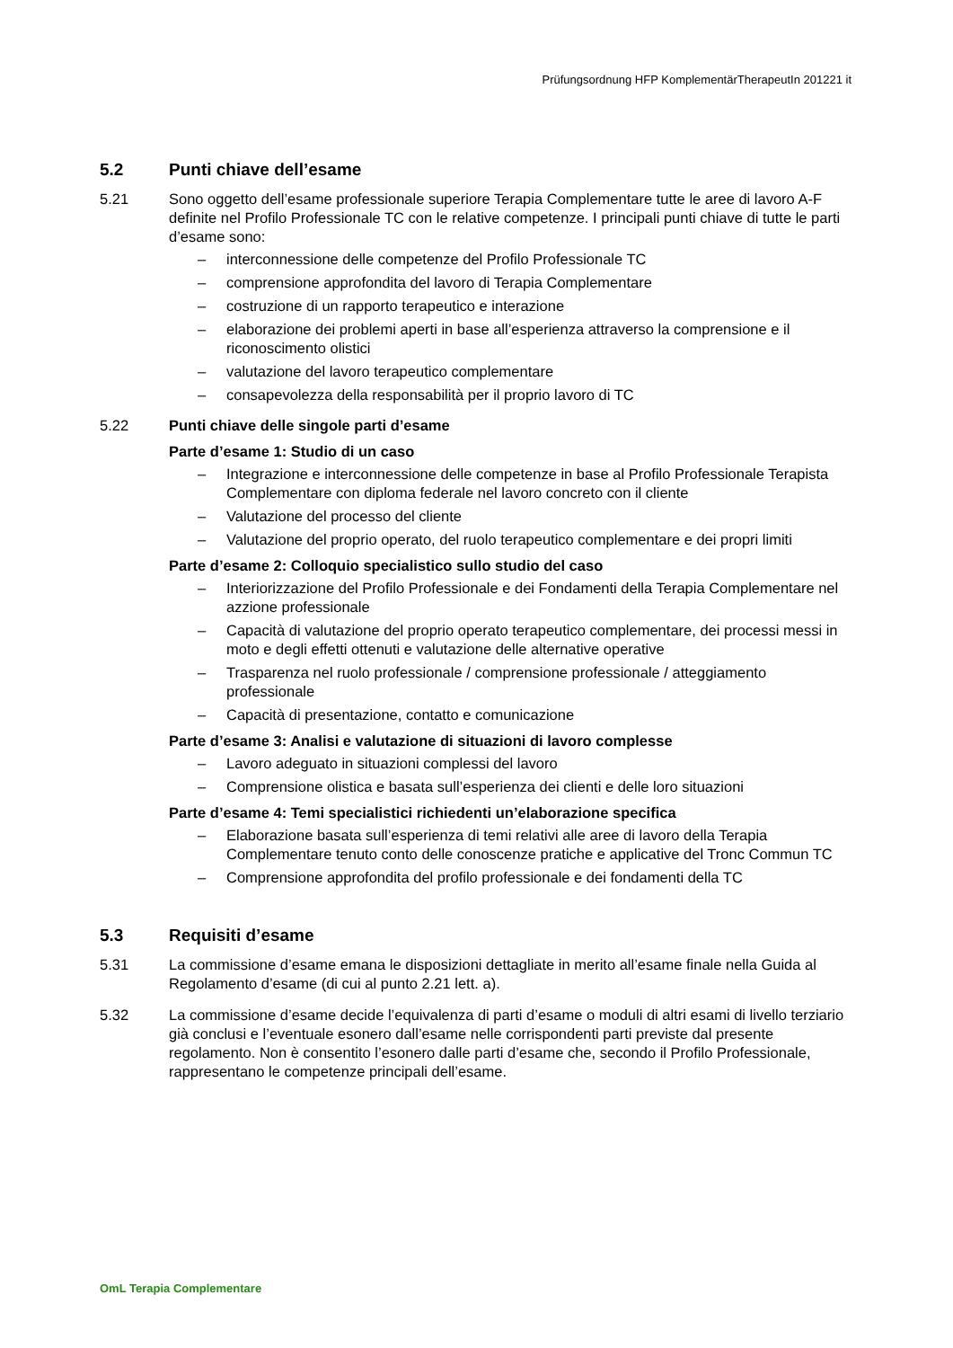Prüfungsordnung HFP KomplementärTherapeutIn 201221 it
5.2 Punti chiave dell’esame
5.21 Sono oggetto dell’esame professionale superiore Terapia Complementare tutte le aree di lavoro A-F definite nel Profilo Professionale TC con le relative competenze. I principali punti chiave di tutte le parti d’esame sono:
– interconnessione delle competenze del Profilo Professionale TC
– comprensione approfondita del lavoro di Terapia Complementare
– costruzione di un rapporto terapeutico e interazione
– elaborazione dei problemi aperti in base all’esperienza attraverso la comprensione e il riconoscimento olistici
– valutazione del lavoro terapeutico complementare
– consapevolezza della responsabilità per il proprio lavoro di TC
5.22 Punti chiave delle singole parti d’esame
Parte d’esame 1: Studio di un caso
– Integrazione e interconnessione delle competenze in base al Profilo Professionale Terapista Complementare con diploma federale nel lavoro concreto con il cliente
– Valutazione del processo del cliente
– Valutazione del proprio operato, del ruolo terapeutico complementare e dei propri limiti
Parte d’esame 2: Colloquio specialistico sullo studio del caso
– Interiorizzazione del Profilo Professionale e dei Fondamenti della Terapia Complementare nel azzione professionale
– Capacità di valutazione del proprio operato terapeutico complementare, dei processi messi in moto e degli effetti ottenuti e valutazione delle alternative operative
– Trasparenza nel ruolo professionale / comprensione professionale / atteggiamento professionale
– Capacità di presentazione, contatto e comunicazione
Parte d’esame 3: Analisi e valutazione di situazioni di lavoro complesse
– Lavoro adeguato in situazioni complessi del lavoro
– Comprensione olistica e basata sull’esperienza dei clienti e delle loro situazioni
Parte d’esame 4: Temi specialistici richiedenti un’elaborazione specifica
– Elaborazione basata sull’esperienza di temi relativi alle aree di lavoro della Terapia Complementare tenuto conto delle conoscenze pratiche e applicative del Tronc Commun TC
– Comprensione approfondita del profilo professionale e dei fondamenti della TC
5.3 Requisiti d’esame
5.31 La commissione d’esame emana le disposizioni dettagliate in merito all’esame finale nella Guida al Regolamento d’esame (di cui al punto 2.21 lett. a).
5.32 La commissione d’esame decide l’equivalenza di parti d’esame o moduli di altri esami di livello terziario già conclusi e l’eventuale esonero dall’esame nelle corrispondenti parti previste dal presente regolamento. Non è consentito l’esonero dalle parti d’esame che, secondo il Profilo Professionale, rappresentano le competenze principali dell’esame.
OmL Terapia Complementare